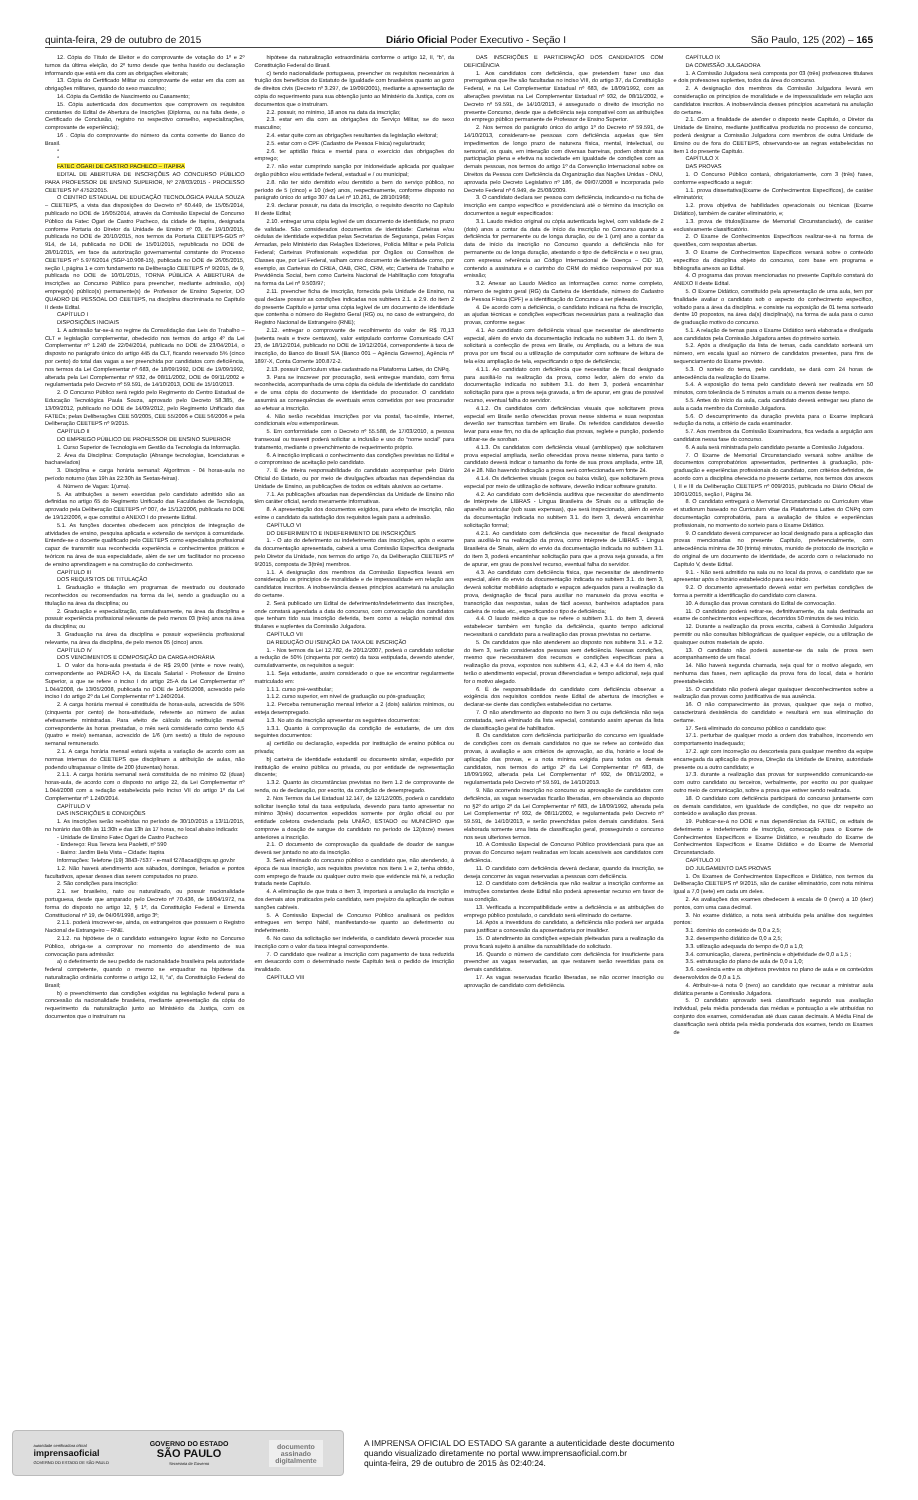quinta-feira, 29 de outubro de 2015 Diário Oficial Poder Executivo - Seção I São Paulo, 125 (202) – 165
12. Cópia do Título de Eleitor e do comprovante de votação do 1º e 2º turnos da última eleição, do 2º turno desde que tenha havido ou declaração informando que está em dia com as obrigações eleitorais;
13. Cópia do Certificado Militar ou comprovante de estar em dia com as obrigações militares, quando do sexo masculino;
14. Cópia da Certidão de Nascimento ou Casamento;
15. Cópia autenticada dos documentos que comprovem os requisitos constantes do Edital de Abertura de Inscrições (Diploma, ou na falta deste, o Certificado de Conclusão, registro no respectivo conselho, especializações, comprovante de experiência);
16 . Cópia do comprovante do número da conta corrente do Banco do Brasil.
*
*
FATEC OGARI DE CASTRO PACHECO – ITAPIRA
EDITAL DE ABERTURA DE INSCRIÇÕES AO CONCURSO PÚBLICO PARA PROFESSOR DE ENSINO SUPERIOR, Nº 278/03/2015 - PROCESSO CEETEPS Nº 4752/2015.
O CENTRO ESTADUAL DE EDUCAÇÃO TECNOLÓGICA PAULA SOUZA – CEETEPS, a vista das disposições do Decreto nº 60.449, de 15/05/2014, publicado no DOE de 16/05/2014, através da Comissão Especial de Concurso Público da Fatec Ogari de Castro Pacheco, da cidade de Itapira, designada conforme Portaria do Diretor da Unidade de Ensino nº 03, de 19/10/2015, publicada no DOE de 20/10/2015, nos termos da Portaria CEETEPS-GDS nº 914, de 14, publicada no DOE de 15/01/2015, republicada no DOE de 28/01/2015, em face da autorização governamental constante do Processo CEETEPS nº 5.976/2014 (SGP-10.908-15), publicada no DOE de 26/05/2015, seção I, página 1 e com fundamento na Deliberação CEETEPS nº 9/2015, de 9, publicada no DOE de 10/01/2015, TORNA PÚBLICA A ABERTURA de inscrições ao Concurso Público para preencher, mediante admissão, o(s) emprego(s) público(s) permanente(s) de Professor de Ensino Superior, DO QUADRO DE PESSOAL DO CEETEPS, na disciplina discriminada no Capítulo II deste Edital.
CAPÍTULO I
DISPOSIÇÕES INICIAIS
1. A admissão far-se-á no regime da Consolidação das Leis do Trabalho – CLT e legislação complementar, obedecido nos termos do artigo 4º da Lei Complementar nº 1.240 de 22/04/2014, publicada no DOE de 23/04/2014, o disposto no parágrafo único do artigo 445 da CLT, ficando reservado 5% (cinco por cento) do total das vagas a ser preenchida por candidatos com deficiência, nos termos da Lei Complementar nº 683, de 18/09/1992, DOE de 19/09/1992, alterada pela Lei Complementar nº 932, de 08/11/2002, DOE de 09/11/2002 e regulamentada pelo Decreto nº 59.591, de 14/10/2013, DOE de 15/10/2013.
2. O Concurso Público será regido pelo Regimento do Centro Estadual de Educação Tecnológica Paula Souza, aprovado pelo Decreto 58.385, de 13/09/2012, publicado no DOE de 14/09/2012, pelo Regimento Unificado das FATECs; pelas Deliberações CEE 50/2005, CEE 55/2006 e CEE 56/2006 e pela Deliberação CEETEPS nº 9/2015.
CAPÍTULO II
DO EMPREGO PÚBLICO DE PROFESSOR DE ENSINO SUPERIOR
1. Curso Superior de Tecnologia em Gestão da Tecnologia da Informação.
2. Área da Disciplina: Computação (Abrange tecnologias, licenciaturas e bacharelados)
3. Disciplina e carga horária semanal: Algoritmos - 04 horas-aula no período noturno (das 19h às 22:30h às Sextas-feiras).
4. Número de Vagas: 1(uma).
5. As atribuições a serem exercidas pelo candidato admitido são as definidas no artigo 65 do Regimento Unificado das Faculdades de Tecnologia, aprovado pela Deliberação CEETEPS nº 007, de 15/12/2006, publicada no DOE de 19/12/2006, e que constitui o ANEXO I do presente Edital.
5.1. As funções docentes obedecem aos princípios de integração de atividades de ensino, pesquisa aplicada e extensão de serviços à comunidade. Entende-se o docente qualificado pelo CEETEPS como especialista profissional capaz de transmitir sua reconhecida experiência e conhecimentos práticos e teóricos na área de sua especialidade, além de ser um facilitador no processo de ensino aprendizagem e na construção do conhecimento.
CAPÍTULO III
DOS REQUISITOS DE TITULAÇÃO
1. Graduação e titulação em programas de mestrado ou doutorado reconhecidos ou recomendados na forma da lei, sendo a graduação ou a titulação na área da disciplina; ou
2. Graduação e especialização, cumulativamente, na área da disciplina e possuir experiência profissional relevante de pelo menos 03 (três) anos na área da disciplina; ou
3. Graduação na área da disciplina e possuir experiência profissional relevante, na área da disciplina, de pelo menos 05 (cinco) anos.
CAPÍTULO IV
DOS VENCIMENTOS E COMPOSIÇÃO DA CARGA-HORÁRIA
1. O valor da hora-aula prestada é de R$ 29,00 (vinte e nove reais), correspondente ao PADRÃO I-A, da Escala Salarial - Professor de Ensino Superior, a que se refere o inciso I do artigo 25-A da Lei Complementar nº 1.044/2008, de 13/05/2008, publicada no DOE de 14/05/2008, acrescido pelo inciso I do artigo 2º da Lei Complementar nº 1.240/2014.
2. A carga horária mensal é constituída de horas-aula, acrescida de 50% (cinquenta por cento) de hora-atividade, referente ao número de aulas efetivamente ministradas. Para efeito de cálculo da retribuição mensal correspondente às horas prestadas, o mês será considerado como tendo 4,5 (quatro e meio) semanas, acrescido de 1/6 (um sexto) a título de repouso semanal remunerado.
2.1. A carga horária mensal estará sujeita a variação de acordo com as normas internas do CEETEPS que disciplinam a atribuição de aulas, não podendo ultrapassar o limite de 200 (duzentas) horas.
2.1.1. A carga horária semanal será constituída de no mínimo 02 (duas) horas-aula, de acordo com o disposto no artigo 22, da Lei Complementar nº 1.044/2008 com a redação estabelecida pelo Inciso VII do artigo 1º da Lei Complementar nº 1.240/2014.
CAPÍTULO V
DAS INSCRIÇÕES E CONDIÇÕES
1. As inscrições serão recebidas no período de 30/10/2015 a 13/11/2015, no horário das 08h às 11:30h e das 13h às 17 horas, no local abaixo indicado:
- Unidade de Ensino Fatec Ogari de Castro Pacheco
- Endereço: Rua Tereza Iera Paoletti, nº 590
- Bairro: Jardim Bela Vista – Cidade: Itapira
Informações: Telefone (19) 3843-7537 - e-mail f278acad@cps.sp.gov.br
1.2. Não haverá atendimento aos sábados, domingos, feriados e pontos facultativos, apesar desses dias serem computados no prazo.
2. São condições para inscrição:
2.1. ser brasileiro, nato ou naturalizado, ou possuir nacionalidade portuguesa, desde que amparado pelo Decreto nº 70.436, de 18/04/1972, na forma do disposto no artigo 12, § 1º, da Constituição Federal e Emenda Constitucional nº 19, de 04/06/1998, artigo 3º;
2.1.1. poderá inscrever-se, ainda, os estrangeiros que possuem o Registro Nacional de Estrangeiro – RNE.
2.1.2. na hipótese de o candidato estrangeiro lograr êxito no Concurso Público, obriga-se a comprovar no momento do atendimento de sua convocação para admissão:
a) o deferimento de seu pedido de nacionalidade brasileira pela autoridade federal competente, quando o mesmo se enquadrar na hipótese da naturalização ordinária conforme o artigo 12, II, “a”, da Constituição Federal do Brasil;
b) o preenchimento das condições exigidas na legislação federal para a concessão da nacionalidade brasileira, mediante apresentação da cópia do requerimento da naturalização junto ao Ministério da Justiça, com os documentos que o instruíram na
hipótese da naturalização extraordinária conforme o artigo 12, II, “b”, da Constituição Federal do Brasil.
c) tendo nacionalidade portuguesa, preencher os requisitos necessários à fruição dos benefícios do Estatuto de Igualdade com brasileiros quanto ao gozo de direitos civis (Decreto nº 3.297, de 19/09/2001), mediante a apresentação de cópia do requerimento para sua obtenção junto ao Ministério da Justiça, com os documentos que o instruíram.
2.2. possuir, no mínimo, 18 anos na data da inscrição;
2.3. estar em dia com as obrigações do Serviço Militar, se do sexo masculino;
2.4. estar quite com as obrigações resultantes da legislação eleitoral;
2.5. estar com o CPF (Cadastro de Pessoa Física) regularizado;
2.6. ter aptidão física e mental para o exercício das obrigações do emprego;
2.7. não estar cumprindo sanção por inidoneidade aplicada por qualquer órgão público e/ou entidade federal, estadual e / ou municipal;
2.8. não ter sido demitido e/ou demitido a bem do serviço público, no período de 5 (cinco) e 10 (dez) anos, respectivamente, conforme disposto no parágrafo único do artigo 307 da Lei nº 10.261, de 28/10/1968;
2.9. declarar possuir, na data da inscrição, o requisito descrito no Capítulo III deste Edital;
2.10. entregar uma cópia legível de um documento de identidade, no prazo de validade. São considerados documentos de identidade: Carteiras e/ou cédulas de identidade expedidas pelas Secretarias de Segurança, pelas Forças Armadas, pelo Ministério das Relações Exteriores, Polícia Militar e pela Polícia Federal; Carteiras Profissionais expedidas por Órgãos ou Conselhos de Classes que, por Lei Federal, valham como documento de identidade como, por exemplo, as Carteiras do CREA, OAB, CRC, CRM, etc; Carteira de Trabalho e Previdência Social, bem como Carteira Nacional de Habilitação com fotografia na forma da Lei nº 9.503/97;
2.11. preencher ficha de inscrição, fornecida pela Unidade de Ensino, na qual declare possuir as condições indicadas nos subitens 2.1. a 2.9. do item 2 do presente Capítulo e juntar uma cópia legível de um documento de identidade que contenha o número do Registro Geral (RG) ou, no caso de estrangeiro, do Registro Nacional de Estrangeiro (RNE);
2.12. entregar o comprovante de recolhimento do valor de R$ 70,13 (setenta reais e treze centavos), valor estipulado conforme Comunicado CAT 23, de 18/12/2014, publicado no DOE de 19/12/2014, correspondente à taxa de inscrição, do Banco do Brasil S/A (Banco 001 – Agência Governo), Agência nº 1897-X, Conta Corrente 100.872-2.
2.13. possuir Curriculum vitae cadastrado na Plataforma Lattes, do CNPq.
3. Para se inscrever por procuração, será entregue mandato, com firma reconhecida, acompanhada de uma cópia da cédula de identidade do candidato e de uma cópia do documento de identidade do procurador. O candidato assumirá as consequências de eventuais erros cometidos por seu procurador ao efetuar a inscrição.
4. Não serão recebidas inscrições por via postal, fac-símile, internet, condicionais e/ou extemporâneas.
5. Em conformidade com o Decreto nº 55.588, de 17/03/2010, a pessoa transexual ou travesti poderá solicitar a inclusão e uso do “nome social” para tratamento, mediante o preenchimento de requerimento próprio.
6. A inscrição implicará o conhecimento das condições previstas no Edital e o compromisso de aceitação pelo candidato.
7. É de inteira responsabilidade do candidato acompanhar pelo Diário Oficial do Estado, ou por meio de divulgações afixadas nas dependências da Unidade de Ensino, as publicações de todos os editais alusivos ao certame.
7.1. As publicações afixadas nas dependências da Unidade de Ensino não têm caráter oficial, sendo meramente informativas.
8. A apresentação dos documentos exigidos, para efeito de inscrição, não exime o candidato da satisfação dos requisitos legais para a admissão.
CAPÍTULO VI
DO DEFERIMENTO E INDEFERIMENTO DE INSCRIÇÕES
1. - O ato do deferimento ou indeferimento das inscrições, após o exame da documentação apresentada, caberá a uma Comissão Específica designada pelo Diretor da Unidade, nos termos do artigo 7o, da Deliberação CEETEPS nº 9/2015, composta de 3(três) membros.
1.1. A designação dos membros da Comissão Especifica levará em consideração os princípios de moralidade e de impessoalidade em relação aos candidatos inscritos. A inobservância desses princípios acarretará na anulação do certame.
2. Será publicado um Edital de deferimento/indeferimento das inscrições, onde constará agendada a data do concurso, com convocação dos candidatos que tenham tido sua inscrição deferida, bem como a relação nominal dos titulares e suplentes da Comissão Julgadora.
CAPÍTULO VII
DA REDUÇÃO OU ISENÇÃO DA TAXA DE INSCRIÇÃO
1. - Nos termos da Lei 12.782, de 20/12/2007, poderá o candidato solicitar a redução de 50% (cinquenta por cento) da taxa estipulada, devendo atender, cumulativamente, os requisitos a seguir:
1.1. Seja estudante, assim considerado o que se encontrar regularmente matriculado em:
1.1.1. curso pré-vestibular;
1.1.2. curso superior, em nível de graduação ou pós-graduação;
1.2. Perceba remuneração mensal inferior a 2 (dois) salários mínimos, ou esteja desempregado.
1.3. No ato da inscrição apresentar os seguintes documentos:
1.3.1. Quanto à comprovação da condição de estudante, de um dos seguintes documentos:
a) certidão ou declaração, expedida por instituição de ensino pública ou privada;
b) carteira de identidade estudantil ou documento similar, expedido por instituição de ensino pública ou privada, ou por entidade de representação discente;
1.3.2. Quanto às circunstâncias previstas no item 1.2 de comprovante de renda, ou de declaração, por escrito, da condição de desempregado.
2. Nos Termos da Lei Estadual 12.147, de 12/12/2005, poderá o candidato solicitar isenção total da taxa estipulada, devendo para tanto apresentar no mínimo 3(três) documentos expedidos somente por órgão oficial ou por entidade coletora credenciada pela UNIÃO, ESTADO ou MUNICÍPIO que comprove a doação de sangue do candidato no período de 12(doze) meses anteriores a inscrição.
2.1. O documento de comprovação da qualidade de doador de sangue deverá ser juntado no ato da inscrição.
3. Será eliminado do concurso público o candidato que, não atendendo, à época de sua inscrição, aos requisitos previstos nos itens 1 e 2, tenha obtido, com emprego de fraude ou qualquer outro meio que evidencie má fé, a redução tratada neste Capítulo.
4. A eliminação de que trata o item 3, importará a anulação da inscrição e dos demais atos praticados pelo candidato, sem prejuízo da aplicação de outras sanções cabíveis.
5. A Comissão Especial de Concurso Público analisará os pedidos entregues em tempo hábil, manifestando-se quanto ao deferimento ou indeferimento.
6. No caso da solicitação ser indeferida, o candidato deverá proceder sua inscrição com o valor da taxa integral correspondente.
7. O candidato que realizar a inscrição com pagamento de taxa reduzida em desacordo com o determinado neste Capítulo terá o pedido de inscrição invalidado.
CAPÍTULO VIII
DAS INSCRIÇÕES E PARTICIPAÇÃO DOS CANDIDATOS COM DEFICIÊNCIA
1. Aos candidatos com deficiência, que pretendem fazer uso das prerrogativas que lhe são facultadas no inciso VIII, do artigo 37, da Constituição Federal, e na Lei Complementar Estadual nº 683, de 18/09/1992, com as alterações previstas na Lei Complementar Estadual nº 932, de 08/11/2002, e Decreto nº 59.591, de 14/10/2013, é assegurado o direito de inscrição no presente Concurso, desde que a deficiência seja compatível com as atribuições do emprego público permanente de Professor de Ensino Superior.
2. Nos termos do parágrafo único do artigo 1º do Decreto nº 59.591, de 14/10/2013, consideram-se pessoas com deficiência aquelas que têm impedimentos de longo prazo de natureza física, mental, intelectual, ou sensorial, os quais, em interação com diversas barreiras, podem obstruir sua participação plena e efetiva na sociedade em igualdade de condições com as demais pessoas, nos termos do artigo 1º da Convenção Internacional sobre os Direitos da Pessoa com Deficiência da Organização das Nações Unidas - ONU, aprovada pelo Decreto Legislativo nº 186, de 09/07/2008 e incorporada pelo Decreto Federal nº 6.949, de 25/08/2009.
3. O candidato declara ser pessoa com deficiência, indicando-o na ficha de inscrição em campo específico e providenciará até o término da inscrição os documentos a seguir especificados:
3.1. Laudo médico original ou cópia autenticada legível, com validade de 2 (dois) anos a contar da data de início da inscrição no Concurso quando a deficiência for permanente ou de longa duração, ou de 1 (um) ano a contar da data de início da inscrição no Concurso quando a deficiência não for permanente ou de longa duração, atestando o tipo de deficiência e o seu grau, com expressa referência ao Código Internacional de Doença – CID 10, contendo a assinatura e o carimbo do CRM do médico responsável por sua emissão;
3.2. Anexar ao Laudo Médico as informações como: nome completo, número de registro geral (RG) da Carteira de Identidade, número do Cadastro de Pessoa Física (CPF) e a identificação do Concurso a ser pleiteado.
4. De acordo com a deficiência, o candidato indicará na ficha de inscrição, as ajudas técnicas e condições específicas necessárias para a realização das provas, conforme segue:
4.1. Ao candidato com deficiência visual que necessitar de atendimento especial, além do envio da documentação indicada no subitem 3.1. do item 3, solicitará a confecção de prova em Braile, ou Ampliada, ou a leitura de sua prova por um fiscal ou a utilização de computador com software de leitura de tela e/ou ampliação de tela, especificando o tipo de deficiência;
4.1.1. Ao candidato com deficiência que necessitar de fiscal designado para auxiliá-lo na realização da prova, como ledor, além do envio da documentação indicada no subitem 3.1. do item 3, poderá encaminhar solicitação para que a prova seja gravada, a fim de apurar, em grau de possível recurso, eventual falha do servidor.
4.1.2. Os candidatos com deficiências visuais que solicitarem prova especial em Braile serão oferecidas provas nesse sistema e suas respostas deverão ser transcritas também em Braile. Os referidos candidatos deverão levar para esse fim, no dia de aplicação das provas, reglete e punção, podendo utilizar-se de soroban.
4.1.3. Os candidatos com deficiência visual (amblíopes) que solicitarem prova especial ampliada, serão oferecidas prova nesse sistema, para tanto o candidato deverá indicar o tamanho da fonte de sua prova ampliada, entre 18, 24 e 28. Não havendo indicação a prova será confeccionada em fonte 24.
4.1.4. Os deficientes visuais (cegos ou baixa visão), que solicitarem prova especial por meio de utilização de software, deverão indicar software gratuito.
4.2. Ao candidato com deficiência auditiva que necessitar do atendimento de Intérprete de LIBRAS - Língua Brasileira de Sinais ou a utilização de aparelho auricular (sob suas expensas), que será inspecionado, além do envio da documentação indicada no subitem 3.1. do item 3, deverá encaminhar solicitação formal;
4.2.1. Ao candidato com deficiência que necessitar de fiscal designado para auxiliá-lo na realização da prova, como intérprete de LIBRAS - Língua Brasileira de Sinais, além do envio da documentação indicada no subitem 3.1. do item 3, poderá encaminhar solicitação para que a prova seja gravada, a fim de apurar, em grau de possível recurso, eventual falha do servidor.
4.3. Ao candidato com deficiência física, que necessitar de atendimento especial, além do envio da documentação indicada no subitem 3.1. do item 3, deverá solicitar mobiliário adaptado e espaços adequados para a realização da prova, designação de fiscal para auxiliar no manuseio da prova escrita e transcrição das respostas, salas de fácil acesso, banheiros adaptados para cadeira de rodas etc., especificando o tipo de deficiência;
4.4. O laudo médico a que se refere o subitem 3.1. do item 3, deverá estabelecer também em função da deficiência, quanto tempo adicional necessitará o candidato para a realização das provas previstas no certame.
5. Os candidatos que não atenderem ao disposto nos subitens 3.1. e 3.2. do item 3, serão considerados pessoas sem deficiência. Nessas condições, mesmo que necessitarem dos recursos e condições específicas para a realização da prova, expostos nos subitens 4.1, 4.2, 4.3 e 4.4 do item 4, não terão o atendimento especial, provas diferenciadas e tempo adicional, seja qual for o motivo alegado.
6. É de responsabilidade do candidato com deficiência observar a exigência dos requisitos contidos neste Edital de abertura de inscrições e declarar-se ciente das condições estabelecidas no certame.
7. O não atendimento ao disposto no item 3 ou cuja deficiência não seja constatada, será eliminado da lista especial, constando assim apenas da lista de classificação geral de habilitados.
8. Os candidatos com deficiência participarão do concurso em igualdade de condições com os demais candidatos no que se refere ao conteúdo das provas, à avaliação e aos critérios de aprovação, ao dia, horário e local de aplicação das provas, e a nota mínima exigida para todos os demais candidatos, nos termos do artigo 2º da Lei Complementar nº 683, de 18/09/1992, alterada pela Lei Complementar nº 932, de 08/11/2002, e regulamentada pelo Decreto nº 59.591, de 14/10/2013.
9. Não ocorrendo inscrição no concurso ou aprovação de candidatos com deficiência, as vagas reservadas ficarão liberadas, em observância ao disposto no §2º do artigo 2º da Lei Complementar nº 683, de 18/09/1992, alterada pela Lei Complementar nº 932, de 08/11/2002, e regulamentada pelo Decreto nº 59.591, de 14/10/2013, e serão preenchidas pelos demais candidatos. Será elaborada somente uma lista de classificação geral, prosseguindo o concurso nos seus ulteriores termos.
10. A Comissão Especial de Concurso Público providenciará para que as provas do Concurso sejam realizadas em locais acessíveis aos candidatos com deficiência.
11. O candidato com deficiência deverá declarar, quando da inscrição, se deseja concorrer às vagas reservadas a pessoas com deficiência.
12. O candidato com deficiência que não realizar a inscrição conforme as instruções constantes deste Edital não poderá apresentar recurso em favor de sua condição.
13. Verificada a incompatibilidade entre a deficiência e as atribuições do emprego público postulado, o candidato será eliminado do certame.
14. Após a investidura do candidato, a deficiência não poderá ser arguida para justificar a concessão da aposentadoria por invalidez.
15. O atendimento às condições especiais pleiteadas para a realização da prova ficará sujeito à análise da razoabilidade do solicitado.
16. Quando o número de candidato com deficiência for insuficiente para preencher as vagas reservadas, as que restarem serão revertidas para os demais candidatos.
17. As vagas reservadas ficarão liberadas, se não ocorrer inscrição ou aprovação de candidato com deficiência.
CAPÍTULO IX
DA COMISSÃO JULGADORA
1. A Comissão Julgadora será composta por 03 (três) professores titulares e dois professores suplentes, todos da área do concurso.
2. A designação dos membros da Comissão Julgadora levará em consideração os princípios de moralidade e de impessoalidade em relação aos candidatos inscritos. A inobservância desses princípios acarretará na anulação do certame.
2.1. Com a finalidade de atender o disposto neste Capítulo, o Diretor da Unidade de Ensino, mediante justificativa produzida no processo de concurso, poderá designar a Comissão Julgadora com membros de outra Unidade de Ensino ou de fora do CEETEPS, observando-se as regras estabelecidas no item 1 do presente Capítulo.
CAPÍTULO X
DAS PROVAS
1. O Concurso Público contará, obrigatoriamente, com 3 (três) fases, conforme especificado a seguir:
1.1. prova dissertativa(Exame de Conhecimentos Específicos), de caráter eliminatório;
1.2. prova objetiva de habilidades operacionais ou técnicas (Exame Didático), também de caráter eliminatório, e;
1.3. prova de títulos(Exame de Memorial Circunstanciado), de caráter exclusivamente classificatório.
2. O Exame de Conhecimentos Específicos realizar-se-á na forma de questões, com respostas abertas.
3. O Exame de Conhecimentos Específicos versará sobre o conteúdo específico da disciplina objeto do concurso, com base em programa e bibliografia anexos ao Edital.
4. O programa das provas mencionadas no presente Capítulo constará do ANEXO II deste Edital.
5. O Exame Didático, constituído pela apresentação de uma aula, tem por finalidade avaliar o candidato sob o aspecto do conhecimento específico, voltado para a área da disciplina. e consiste na exposição de 01 tema sorteado dentre 10 propostos, na área da(s) disciplina(s), na forma de aula para o curso de graduação motivo do concurso.
5.1. A relação de temas para o Exame Didático será elaborada e divulgada aos candidatos pela Comissão Julgadora antes do primeiro sorteio.
5.2. Após a divulgação da lista de temas, cada candidato sorteará um número, em escala igual ao número de candidatos presentes, para fins de sequenciamento do Exame previsto.
5.3. O sorteio do tema, pelo candidato, se dará com 24 horas de antecedência da realização do Exame.
5.4. A exposição do tema pelo candidato deverá ser realizada em 50 minutos, com tolerância de 5 minutos a mais ou a menos desse tempo.
5.5. Antes do início da aula, cada candidato deverá entregar seu plano de aula a cada membro da Comissão Julgadora.
5.6. O descumprimento da duração prevista para o Exame implicará redução da nota, a critério de cada examinador.
5.7. Aos membros da Comissão Examinadora, fica vedada a arguição aos candidatos nessa fase do concurso.
6. A aula será ministrada pelo candidato perante a Comissão Julgadora.
7. O Exame de Memorial Circunstanciado versará sobre análise de documentos comprobatórios apresentados, pertinentes à graduação, pós-graduação e experiências profissionais do candidato, com critérios definidos, de acordo com a disciplina oferecida no presente certame, nos termos dos anexos I, II e III da Deliberação CEETEPS nº 009/2015, publicada no Diário Oficial de 10/01/2015, seção I, Página 34.
8. O candidato entregará o Memorial Circunstanciado ou Curriculum vitae et studiorum baseado no Curriculum vitae da Plataforma Lattes do CNPq com documentação comprobatória, para a avaliação de títulos e experiências profissionais, no momento do sorteio para o Exame Didático.
9. O candidato deverá comparecer ao local designado para a aplicação das provas mencionadas no presente Capítulo, preferencialmente, com antecedência mínima de 30 (trinta) minutos, munido de protocolo de inscrição e do original de um documento de identidade, de acordo com o relacionado no Capítulo V, deste Edital.
9.1. - Não será admitido na sala ou no local da prova, o candidato que se apresentar após o horário estabelecido para seu início.
9.2. O documento apresentado deverá estar em perfeitas condições de forma a permitir a identificação do candidato com clareza.
10. A duração das provas constará do Edital de convocação.
11. O candidato poderá retirar-se, definitivamente, da sala destinada ao exame de conhecimentos específicos, decorridos 50 minutos de seu início.
12. Durante a realização da prova escrita, caberá à Comissão Julgadora permitir ou não consultas bibliográficas de qualquer espécie, ou a utilização de quaisquer outros materiais de apoio.
13. O candidato não poderá ausentar-se da sala de prova sem acompanhamento de um fiscal.
14. Não haverá segunda chamada, seja qual for o motivo alegado, em nenhuma das fases, nem aplicação da prova fora do local, data e horário preestabelecido.
15. O candidato não poderá alegar quaisquer desconhecimentos sobre a realização das provas como justificativa de sua ausência.
16. O não comparecimento às provas, qualquer que seja o motivo, caracterizará desistência do candidato e resultará em sua eliminação do certame.
17. Será eliminado do concurso público o candidato que:
17.1. perturbar de qualquer modo a ordem dos trabalhos, incorrendo em comportamento inadequado;
17.2. agir com incorreção ou descortesia para qualquer membro da equipe encarregada da aplicação da prova, Direção da Unidade de Ensino, autoridade presente ou a outro candidato; e
17.3. durante a realização das provas for surpreendido comunicando-se com outro candidato ou terceiros, verbalmente, por escrito ou por qualquer outro meio de comunicação, sobre a prova que estiver sendo realizada.
18. O candidato com deficiência participará do concurso juntamente com os demais candidatos, em igualdade de condições, no que diz respeito ao conteúdo e avaliação das provas.
19. Publicar-se-á no DOE e nas dependências da FATEC, os editais de deferimento e indeferimento de inscrição, convocação para o Exame de Conhecimentos Específicos e Exame Didático, e resultado do Exame de Conhecimentos Específicos e Exame Didático e do Exame de Memorial Circunstanciado.
CAPÍTULO XI
DO JULGAMENTO DAS PROVAS
1. Os Exames de Conhecimentos Específicos e Didático, nos termos da Deliberação CEETEPS nº 9/2015, são de caráter eliminatório, com nota mínima igual a 7,0 (sete) em cada um deles.
2. As avaliações dos exames obedecem à escala de 0 (zero) a 10 (dez) pontos, com uma casa decimal.
3. No exame didático, a nota será atribuída pela análise dos seguintes pontos:
3.1. domínio do conteúdo de 0,0 a 2,5;
3.2. desempenho didático de 0,0 a 2,5;
3.3. utilização adequada do tempo de 0,0 a 1,0;
3.4. comunicação, clareza, pertinência e objetividade de 0,0 a 1,5 ;
3.5. estruturação do plano de aula de 0,0 a 1,0;
3.6. coerência entre os objetivos previstos no plano de aula e os conteúdos desenvolvidos de 0,0 a 1,5.
4. Atribuir-se-á nota 0 (zero) ao candidato que recusar a ministrar aula didática perante a Comissão Julgadora.
5. O candidato aprovado será classificado segundo sua avaliação individual, pela média ponderada das médias e pontuação a ele atribuídas no conjunto dos exames, consideradas até duas casas decimais. A Média Final de classificação será obtida pela média ponderada dos exames, tendo os Exames de
autoridade certificadora oficial
imprensaoficial
GOVERNO DO ESTADO DE SÃO PAULO GOVERNO DO ESTADO
SÃO PAULO
Secretaria de Governo documento
assinado
digitalmente
A IMPRENSA OFICIAL DO ESTADO SA garante a autenticidade deste documento
quando visualizado diretamente no portal www.imprensaoficial.com.br
quinta-feira, 29 de outubro de 2015 às 02:40:24.